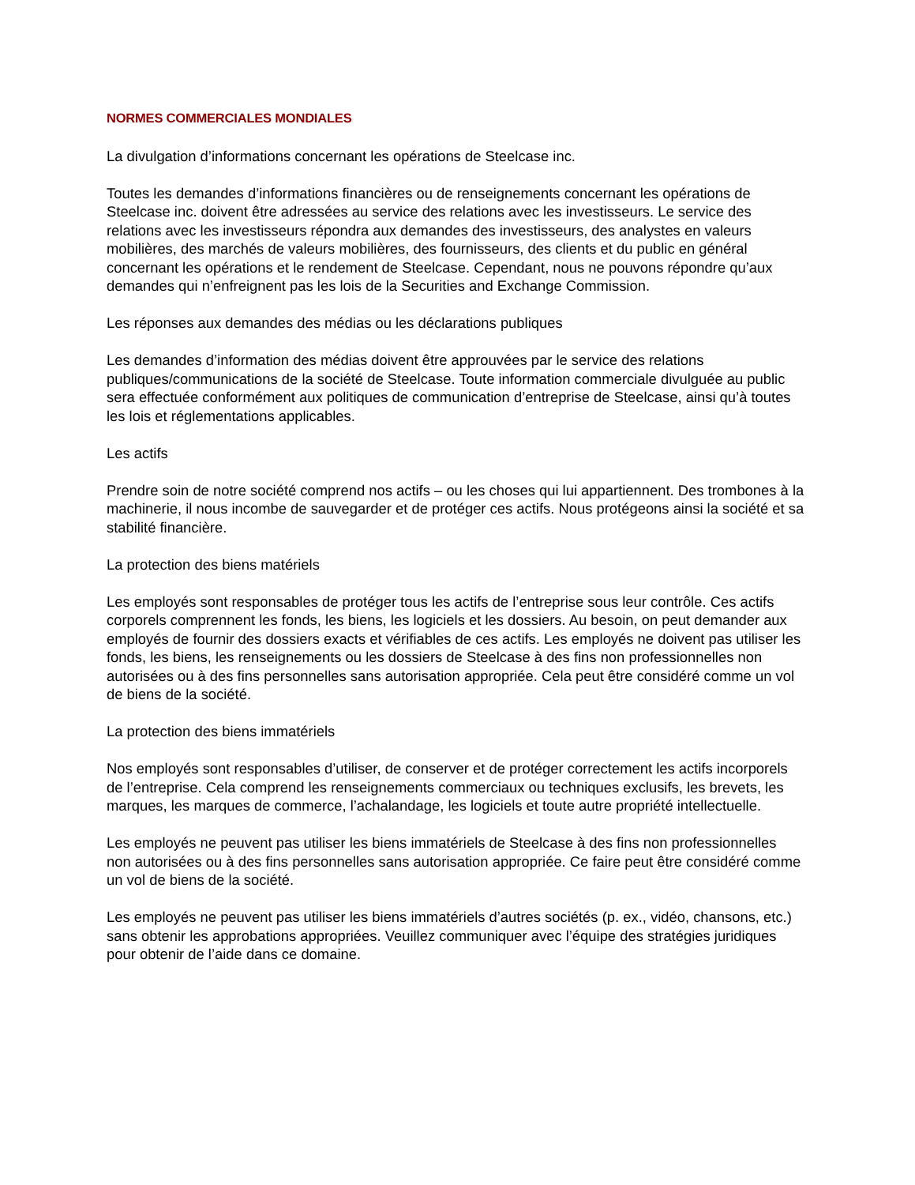NORMES COMMERCIALES MONDIALES
La divulgation d’informations concernant les opérations de Steelcase inc.
Toutes les demandes d’informations financières ou de renseignements concernant les opérations de Steelcase inc. doivent être adressées au service des relations avec les investisseurs. Le service des relations avec les investisseurs répondra aux demandes des investisseurs, des analystes en valeurs mobilières, des marchés de valeurs mobilières, des fournisseurs, des clients et du public en général concernant les opérations et le rendement de Steelcase. Cependant, nous ne pouvons répondre qu’aux demandes qui n’enfreignent pas les lois de la Securities and Exchange Commission.
Les réponses aux demandes des médias ou les déclarations publiques
Les demandes d’information des médias doivent être approuvées par le service des relations publiques/communications de la société de Steelcase. Toute information commerciale divulguée au public sera effectuée conformément aux politiques de communication d’entreprise de Steelcase, ainsi qu’à toutes les lois et réglementations applicables.
Les actifs
Prendre soin de notre société comprend nos actifs – ou les choses qui lui appartiennent. Des trombones à la machinerie, il nous incombe de sauvegarder et de protéger ces actifs. Nous protégeons ainsi la société et sa stabilité financière.
La protection des biens matériels
Les employés sont responsables de protéger tous les actifs de l’entreprise sous leur contrôle. Ces actifs corporels comprennent les fonds, les biens, les logiciels et les dossiers. Au besoin, on peut demander aux employés de fournir des dossiers exacts et vérifiables de ces actifs. Les employés ne doivent pas utiliser les fonds, les biens, les renseignements ou les dossiers de Steelcase à des fins non professionnelles non autorisées ou à des fins personnelles sans autorisation appropriée. Cela peut être considéré comme un vol de biens de la société.
La protection des biens immatériels
Nos employés sont responsables d’utiliser, de conserver et de protéger correctement les actifs incorporels de l’entreprise. Cela comprend les renseignements commerciaux ou techniques exclusifs, les brevets, les marques, les marques de commerce, l’achalandage, les logiciels et toute autre propriété intellectuelle.
Les employés ne peuvent pas utiliser les biens immatériels de Steelcase à des fins non professionnelles non autorisées ou à des fins personnelles sans autorisation appropriée. Ce faire peut être considéré comme un vol de biens de la société.
Les employés ne peuvent pas utiliser les biens immatériels d’autres sociétés (p. ex., vidéo, chansons, etc.) sans obtenir les approbations appropriées. Veuillez communiquer avec l’équipe des stratégies juridiques pour obtenir de l’aide dans ce domaine.